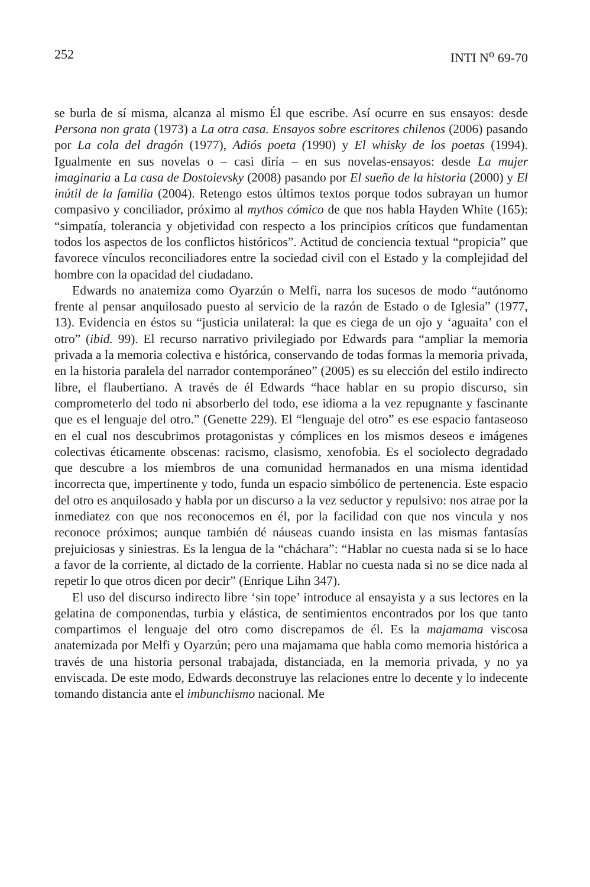252 INTI N<sup>o</sup> 69-70
se burla de sí misma, alcanza al mismo Él que escribe. Así ocurre en sus ensayos: desde Persona non grata (1973) a La otra casa. Ensayos sobre escritores chilenos (2006) pasando por La cola del dragón (1977), Adiós poeta (1990) y El whisky de los poetas (1994). Igualmente en sus novelas o – casi diría – en sus novelas-ensayos: desde La mujer imaginaria a La casa de Dostoievsky (2008) pasando por El sueño de la historia (2000) y El inútil de la familia (2004). Retengo estos últimos textos porque todos subrayan un humor compasivo y conciliador, próximo al mythos cómico de que nos habla Hayden White (165): “simpatía, tolerancia y objetividad con respecto a los principios críticos que fundamentan todos los aspectos de los conflictos históricos”. Actitud de conciencia textual “propicia” que favorece vínculos reconciliadores entre la sociedad civil con el Estado y la complejidad del hombre con la opacidad del ciudadano.
Edwards no anatemiza como Oyarzún o Melfi, narra los sucesos de modo “autónomo frente al pensar anquilosado puesto al servicio de la razón de Estado o de Iglesia” (1977, 13). Evidencia en éstos su “justicia unilateral: la que es ciega de un ojo y ‘aguaita’ con el otro” (ibid. 99). El recurso narrativo privilegiado por Edwards para “ampliar la memoria privada a la memoria colectiva e histórica, conservando de todas formas la memoria privada, en la historia paralela del narrador contemporáneo” (2005) es su elección del estilo indirecto libre, el flaubertiano. A través de él Edwards “hace hablar en su propio discurso, sin comprometerlo del todo ni absorberlo del todo, ese idioma a la vez repugnante y fascinante que es el lenguaje del otro.” (Genette 229). El “lenguaje del otro” es ese espacio fantaseoso en el cual nos descubrimos protagonistas y cómplices en los mismos deseos e imágenes colectivas éticamente obscenas: racismo, clasismo, xenofobia. Es el sociolecto degradado que descubre a los miembros de una comunidad hermanados en una misma identidad incorrecta que, impertinente y todo, funda un espacio simbólico de pertenencia. Este espacio del otro es anquilosado y habla por un discurso a la vez seductor y repulsivo: nos atrae por la inmediatez con que nos reconocemos en él, por la facilidad con que nos vincula y nos reconoce próximos; aunque también dé náuseas cuando insista en las mismas fantasías prejuiciosas y siniestras. Es la lengua de la “cháchara”: “Hablar no cuesta nada si se lo hace a favor de la corriente, al dictado de la corriente. Hablar no cuesta nada si no se dice nada al repetir lo que otros dicen por decir” (Enrique Lihn 347).
El uso del discurso indirecto libre ‘sin tope’ introduce al ensayista y a sus lectores en la gelatina de componendas, turbia y elástica, de sentimientos encontrados por los que tanto compartimos el lenguaje del otro como discrepamos de él. Es la majamama viscosa anatemizada por Melfi y Oyarzún; pero una majamama que habla como memoria histórica a través de una historia personal trabajada, distanciada, en la memoria privada, y no ya enviscada. De este modo, Edwards deconstruye las relaciones entre lo decente y lo indecente tomando distancia ante el imbunchismo nacional. Me